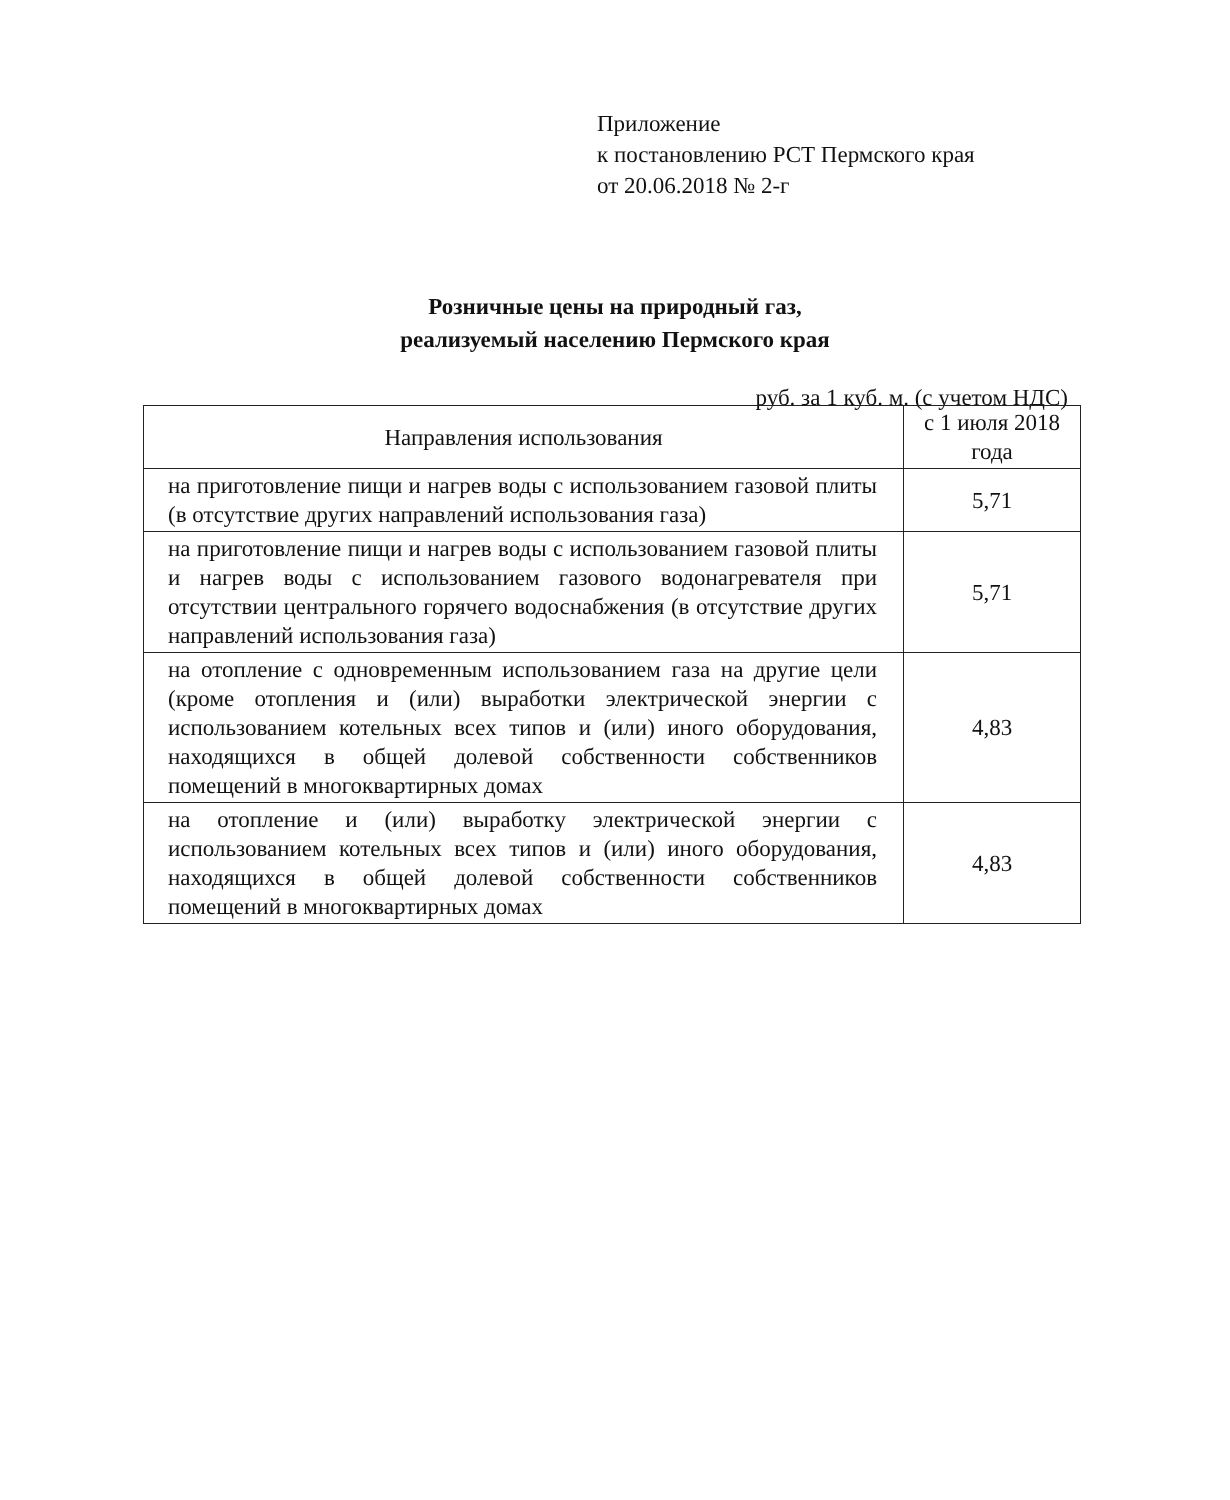Приложение
к постановлению РСТ Пермского края
от 20.06.2018 № 2-г
Розничные цены на природный газ,
реализуемый населению Пермского края
руб. за 1 куб. м. (с учетом НДС)
| Направления использования | с 1 июля 2018 года |
| --- | --- |
| на приготовление пищи и нагрев воды с использованием газовой плиты (в отсутствие других направлений использования газа) | 5,71 |
| на приготовление пищи и нагрев воды с использованием газовой плиты и нагрев воды с использованием газового водонагревателя при отсутствии центрального горячего водоснабжения (в отсутствие других направлений использования газа) | 5,71 |
| на отопление с одновременным использованием газа на другие цели (кроме отопления и (или) выработки электрической энергии с использованием котельных всех типов и (или) иного оборудования, находящихся в общей долевой собственности собственников помещений в многоквартирных домах | 4,83 |
| на отопление и (или) выработку электрической энергии с использованием котельных всех типов и (или) иного оборудования, находящихся в общей долевой собственности собственников помещений в многоквартирных домах | 4,83 |